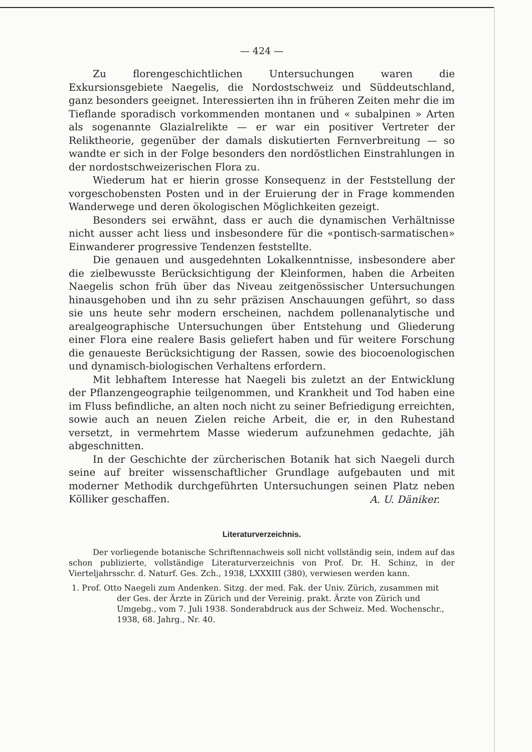— 424 —
Zu florengeschichtlichen Untersuchungen waren die Exkursionsgebiete Naegelis, die Nordostschweiz und Süddeutschland, ganz besonders geeignet. Interessierten ihn in früheren Zeiten mehr die im Tieflande sporadisch vorkommenden montanen und « subalpinen » Arten als sogenannte Glazialrelikte — er war ein positiver Vertreter der Reliktheorie, gegenüber der damals diskutierten Fernverbreitung — so wandte er sich in der Folge besonders den nordöstlichen Einstrahlungen in der nordostschweizerischen Flora zu.
Wiederum hat er hierin grosse Konsequenz in der Feststellung der vorgeschobensten Posten und in der Eruierung der in Frage kommenden Wanderwege und deren ökologischen Möglichkeiten gezeigt.
Besonders sei erwähnt, dass er auch die dynamischen Verhältnisse nicht ausser acht liess und insbesondere für die «pontisch-sarmatischen» Einwanderer progressive Tendenzen feststellte.
Die genauen und ausgedehnten Lokalkenntnisse, insbesondere aber die zielbewusste Berücksichtigung der Kleinformen, haben die Arbeiten Naegelis schon früh über das Niveau zeitgenössischer Untersuchungen hinausgehoben und ihn zu sehr präzisen Anschauungen geführt, so dass sie uns heute sehr modern erscheinen, nachdem pollenanalytische und arealgeographische Untersuchungen über Entstehung und Gliederung einer Flora eine realere Basis geliefert haben und für weitere Forschung die genaueste Berücksichtigung der Rassen, sowie des biocoenologischen und dynamisch-biologischen Verhaltens erfordern.
Mit lebhaftem Interesse hat Naegeli bis zuletzt an der Entwicklung der Pflanzengeographie teilgenommen, und Krankheit und Tod haben eine im Fluss befindliche, an alten noch nicht zu seiner Befriedigung erreichten, sowie auch an neuen Zielen reiche Arbeit, die er, in den Ruhestand versetzt, in vermehrtem Masse wiederum aufzunehmen gedachte, jäh abgeschnitten.
In der Geschichte der zürcherischen Botanik hat sich Naegeli durch seine auf breiter wissenschaftlicher Grundlage aufgebauten und mit moderner Methodik durchgeführten Untersuchungen seinen Platz neben Kölliker geschaffen.
A. U. Däniker.
Literaturverzeichnis.
Der vorliegende botanische Schriftennachweis soll nicht vollständig sein, indem auf das schon publizierte, vollständige Literaturverzeichnis von Prof. Dr. H. Schinz, in der Vierteljahrsschr. d. Naturf. Ges. Zch., 1938, LXXXIII (380), verwiesen werden kann.
1. Prof. Otto Naegeli zum Andenken. Sitzg. der med. Fak. der Univ. Zürich, zusammen mit der Ges. der Ärzte in Zürich und der Vereinig. prakt. Ärzte von Zürich und Umgebg., vom 7. Juli 1938. Sonderabdruck aus der Schweiz. Med. Wochenschr., 1938, 68. Jahrg., Nr. 40.